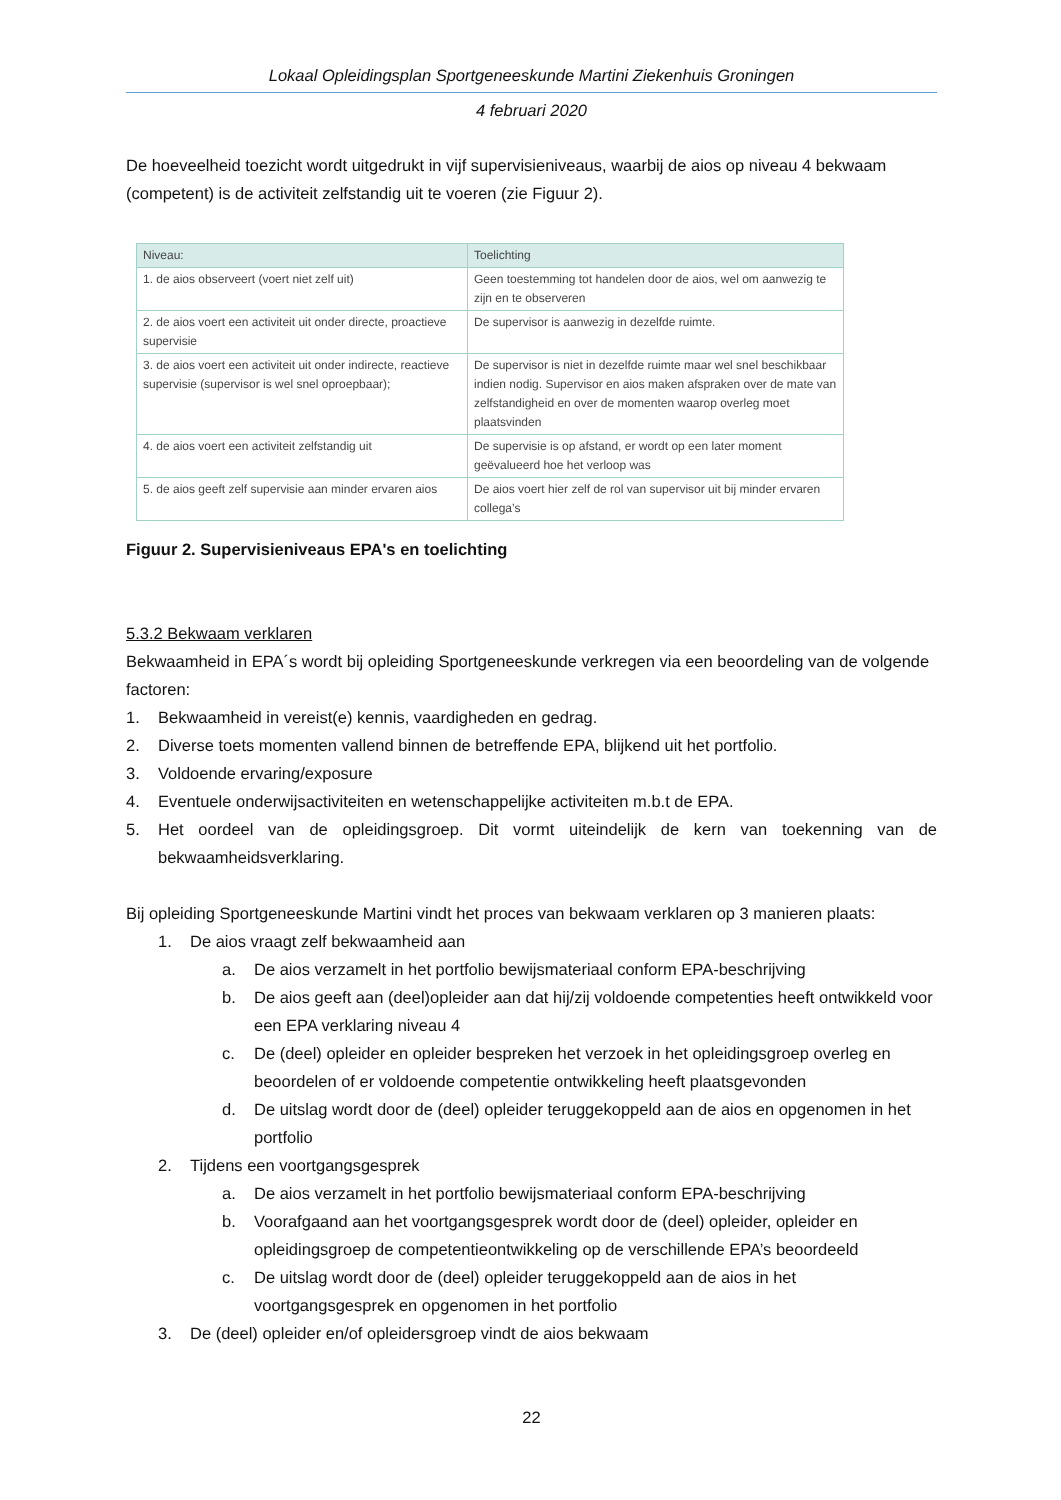Lokaal Opleidingsplan Sportgeneeskunde Martini Ziekenhuis Groningen
4 februari 2020
De hoeveelheid toezicht wordt uitgedrukt in vijf supervisieniveaus, waarbij de aios op niveau 4 bekwaam (competent) is de activiteit zelfstandig uit te voeren (zie Figuur 2).
| Niveau: | Toelichting |
| --- | --- |
| 1. de aios observeert (voert niet zelf uit) | Geen toestemming tot handelen door de aios, wel om aanwezig te zijn en te observeren |
| 2. de aios voert een activiteit uit onder directe, proactieve supervisie | De supervisor is aanwezig in dezelfde ruimte. |
| 3. de aios voert een activiteit uit onder indirecte, reactieve supervisie (supervisor is wel snel oproepbaar); | De supervisor is niet in dezelfde ruimte maar wel snel beschikbaar indien nodig. Supervisor en aios maken afspraken over de mate van zelfstandigheid en over de momenten waarop overleg moet plaatsvinden |
| 4. de aios voert een activiteit zelfstandig uit | De supervisie is op afstand, er wordt op een later moment geëvalueerd hoe het verloop was |
| 5. de aios geeft zelf supervisie aan minder ervaren aios | De aios voert hier zelf de rol van supervisor uit bij minder ervaren collega’s |
Figuur 2. Supervisieniveaus EPA's en toelichting
5.3.2 Bekwaam verklaren
Bekwaamheid in EPA´s wordt bij opleiding Sportgeneeskunde verkregen via een beoordeling van de volgende factoren:
1. Bekwaamheid in vereist(e) kennis, vaardigheden en gedrag.
2. Diverse toets momenten vallend binnen de betreffende EPA, blijkend uit het portfolio.
3. Voldoende ervaring/exposure
4. Eventuele onderwijsactiviteiten en wetenschappelijke activiteiten m.b.t de EPA.
5. Het oordeel van de opleidingsgroep. Dit vormt uiteindelijk de kern van toekenning van de bekwaamheidsverklaring.
Bij opleiding Sportgeneeskunde Martini vindt het proces van bekwaam verklaren op 3 manieren plaats:
1. De aios vraagt zelf bekwaamheid aan
a. De aios verzamelt in het portfolio bewijsmateriaal conform EPA-beschrijving
b. De aios geeft aan (deel)opleider aan dat hij/zij voldoende competenties heeft ontwikkeld voor een EPA verklaring niveau 4
c. De (deel) opleider en opleider bespreken het verzoek in het opleidingsgroep overleg en beoordelen of er voldoende competentie ontwikkeling heeft plaatsgevonden
d. De uitslag wordt door de (deel) opleider teruggekoppeld aan de aios en opgenomen in het portfolio
2. Tijdens een voortgangsgesprek
a. De aios verzamelt in het portfolio bewijsmateriaal conform EPA-beschrijving
b. Voorafgaand aan het voortgangsgesprek wordt door de (deel) opleider, opleider en opleidingsgroep de competentieontwikkeling op de verschillende EPA’s beoordeeld
c. De uitslag wordt door de (deel) opleider teruggekoppeld aan de aios in het voortgangsgesprek en opgenomen in het portfolio
3. De (deel) opleider en/of opleidersgroep vindt de aios bekwaam
22